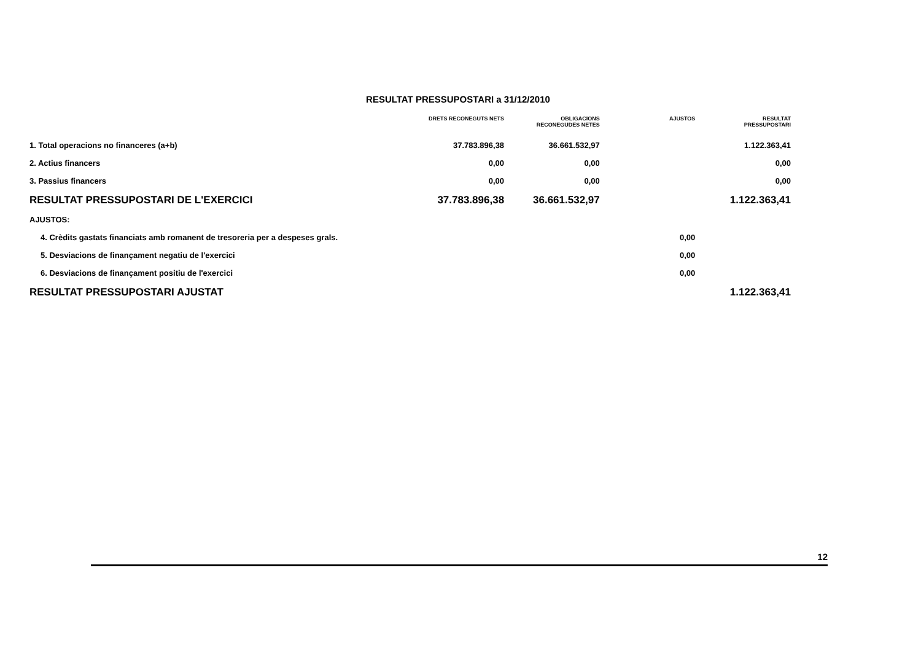RESULTAT PRESSUPOSTARI a 31/12/2010
| | DRETS RECONEGUTS NETS | OBLIGACIONS RECONEGUDES NETES | AJUSTOS | RESULTAT PRESSUPOSTARI |
| --- | --- | --- | --- | --- |
| 1. Total operacions no financeres (a+b) | 37.783.896,38 | 36.661.532,97 | | 1.122.363,41 |
| 2. Actius financers | 0,00 | 0,00 | | 0,00 |
| 3. Passius financers | 0,00 | 0,00 | | 0,00 |
| RESULTAT PRESSUPOSTARI DE L'EXERCICI | 37.783.896,38 | 36.661.532,97 | | 1.122.363,41 |
| AJUSTOS: | | | | |
| 4. Crèdits gastats financiats amb romanent de tresoreria per a despeses grals. | | | 0,00 | |
| 5. Desviacions de finançament negatiu de l'exercici | | | 0,00 | |
| 6. Desviacions de finançament positiu de l'exercici | | | 0,00 | |
| RESULTAT PRESSUPOSTARI AJUSTAT | | | | 1.122.363,41 |
12